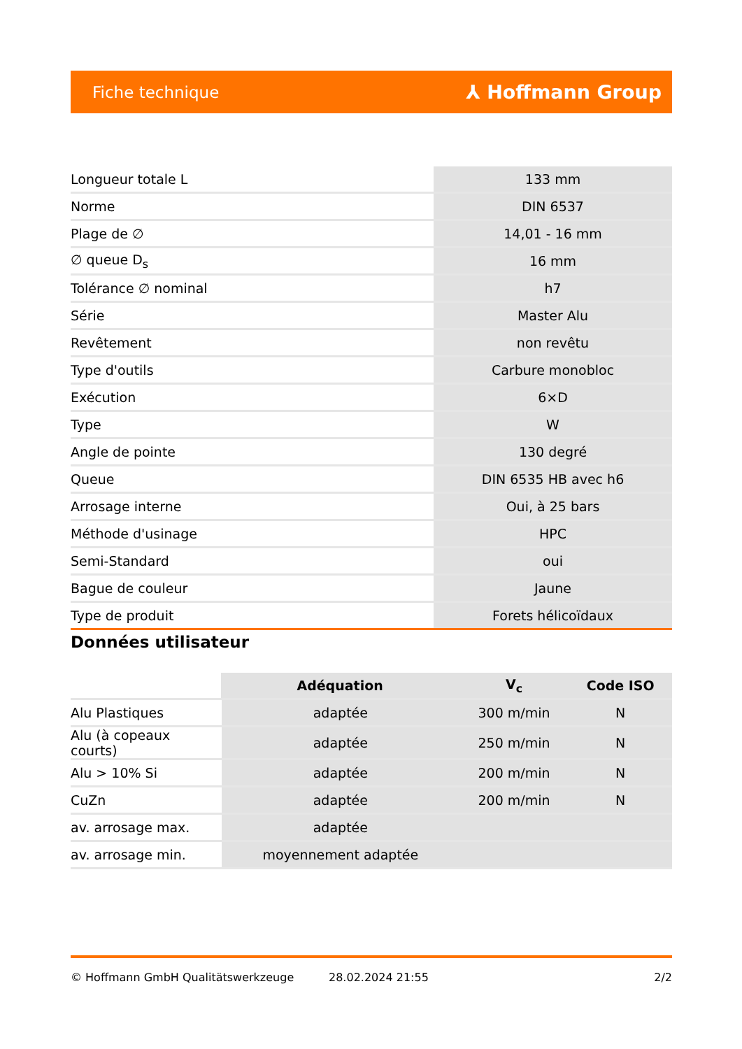Fiche technique ⅄ Hoffmann Group
| Longueur totale L | 133 mm |
| Norme | DIN 6537 |
| Plage de ∅ | 14,01 - 16 mm |
| ∅ queue D<sub>s</sub> | 16 mm |
| Tolérance ∅ nominal | h7 |
| Série | Master Alu |
| Revêtement | non revêtu |
| Type d'outils | Carbure monobloc |
| Exécution | 6×D |
| Type | W |
| Angle de pointe | 130 degré |
| Queue | DIN 6535 HB avec h6 |
| Arrosage interne | Oui, à 25 bars |
| Méthode d'usinage | HPC |
| Semi-Standard | oui |
| Bague de couleur | Jaune |
| Type de produit | Forets hélicoïdaux |
Données utilisateur
| | Adéquation | V<sub>c</sub> | Code ISO |
| --- | --- | --- | --- |
| Alu Plastiques | adaptée | 300 m/min | N |
| Alu (à copeaux courts) | adaptée | 250 m/min | N |
| Alu > 10% Si | adaptée | 200 m/min | N |
| CuZn | adaptée | 200 m/min | N |
| av. arrosage max. | adaptée | | |
| av. arrosage min. | moyennement adaptée | | |
© Hoffmann GmbH Qualitätswerkzeuge 28.02.2024 21:55 2/2